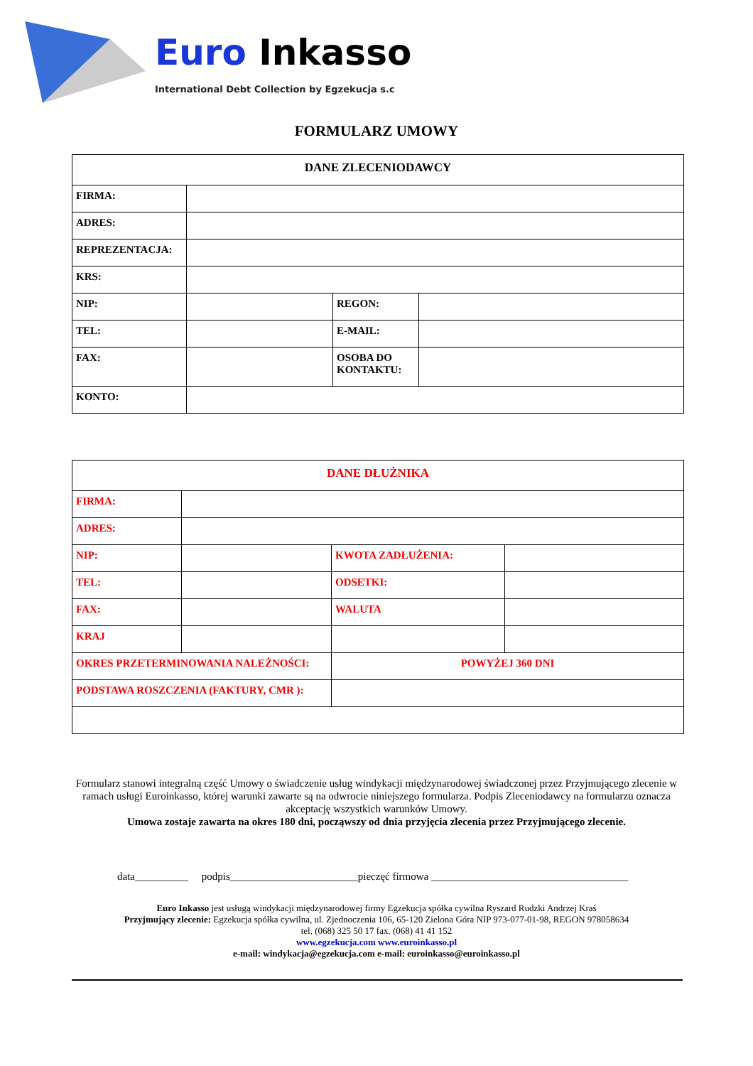Euro Inkasso
International Debt Collection by Egzekucja s.c
FORMULARZ UMOWY
| DANE ZLECENIODAWCY | | | |
| --- | --- | --- | --- |
| FIRMA: | | | |
| ADRES: | | | |
| REPREZENTACJA: | | | |
| KRS: | | | |
| NIP: | | REGON: | |
| TEL: | | E-MAIL: | |
| FAX: | | OSOBA DO KONTAKTU: | |
| KONTO: | | | |
| DANE DŁUŻNIKA | | | |
| --- | --- | --- | --- |
| FIRMA: | | | |
| ADRES: | | | |
| NIP: | | KWOTA ZADŁUŻENIA: | |
| TEL: | | ODSETKI: | |
| FAX: | | WALUTA | |
| KRAJ | | | |
| OKRES PRZETERMINOWANIA NALEŻNOŚCI: | | POWYŻEJ 360 DNI | |
| PODSTAWA ROSZCZENIA (FAKTURY, CMR ): | | | |
Formularz stanowi integralną część Umowy o świadczenie usług windykacji międzynarodowej świadczonej przez Przyjmującego zlecenie w ramach usługi Euroinkasso, której warunki zawarte są na odwrocie niniejszego formularza. Podpis Zleceniodawcy na formularzu oznacza akceptację wszystkich warunków Umowy.
Umowa zostaje zawarta na okres 180 dni, począwszy od dnia przyjęcia zlecenia przez Przyjmującego zlecenie.
data__________ podpis________________________pieczęć firmowa _____________________________________
Euro Inkasso jest usługą windykacji międzynarodowej firmy Egzekucja spółka cywilna Ryszard Rudzki Andrzej Kraś
Przyjmujący zlecenie: Egzekucja spółka cywilna, ul. Zjednoczenia 106, 65-120 Zielona Góra NIP 973-077-01-98, REGON 978058634
tel. (068) 325 50 17 fax. (068) 41 41 152
www.egzekucja.com www.euroinkasso.pl
e-mail: windykacja@egzekucja.com e-mail: euroinkasso@euroinkasso.pl